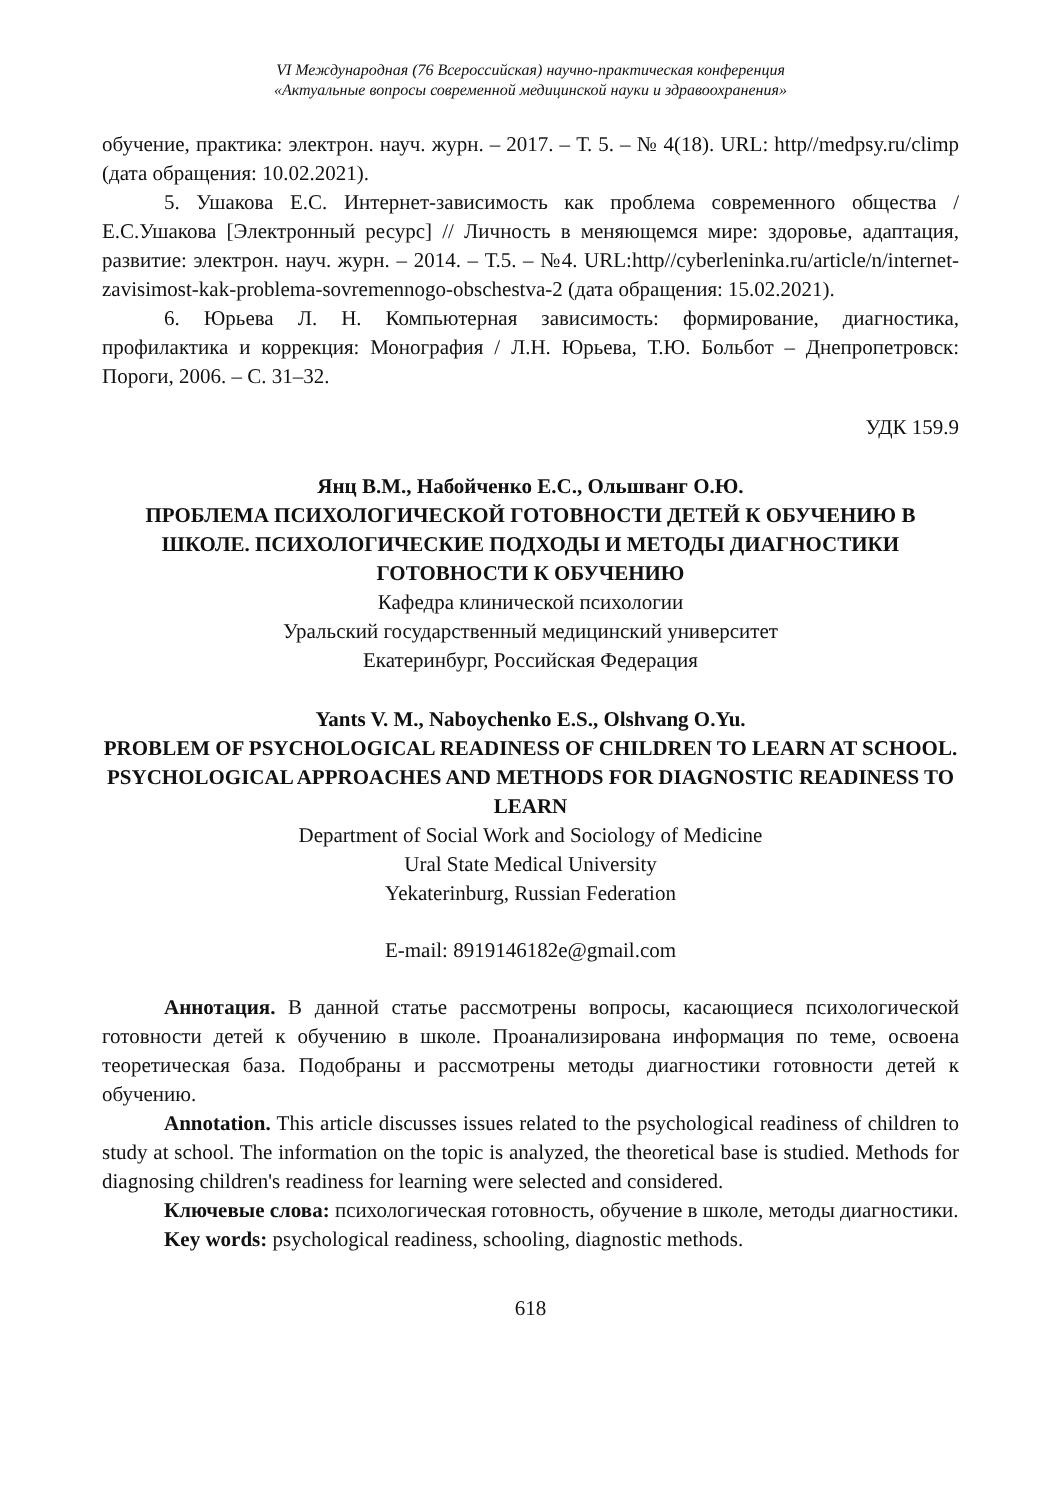VI Международная (76 Всероссийская) научно-практическая конференция
«Актуальные вопросы современной медицинской науки и здравоохранения»
обучение, практика: электрон. науч. журн. – 2017. – Т. 5. – № 4(18). URL: http//medpsy.ru/climp (дата обращения: 10.02.2021).
5. Ушакова Е.С. Интернет-зависимость как проблема современного общества / Е.С.Ушакова [Электронный ресурс] // Личность в меняющемся мире: здоровье, адаптация, развитие: электрон. науч. журн. – 2014. – Т.5. – №4. URL:http//cyberleninka.ru/article/n/internet-zavisimost-kak-problema-sovremennogo-obschestva-2 (дата обращения: 15.02.2021).
6. Юрьева Л. Н. Компьютерная зависимость: формирование, диагностика, профилактика и коррекция: Монография / Л.Н. Юрьева, Т.Ю. Больбот – Днепропетровск: Пороги, 2006. – С. 31–32.
УДК 159.9
Янц В.М., Набойченко Е.С., Ольшванг О.Ю.
ПРОБЛЕМА ПСИХОЛОГИЧЕСКОЙ ГОТОВНОСТИ ДЕТЕЙ К ОБУЧЕНИЮ В ШКОЛЕ. ПСИХОЛОГИЧЕСКИЕ ПОДХОДЫ И МЕТОДЫ ДИАГНОСТИКИ ГОТОВНОСТИ К ОБУЧЕНИЮ
Кафедра клинической психологии
Уральский государственный медицинский университет
Екатеринбург, Российская Федерация
Yants V. M., Naboychenko E.S., Olshvang O.Yu.
PROBLEM OF PSYCHOLOGICAL READINESS OF CHILDREN TO LEARN AT SCHOOL. PSYCHOLOGICAL APPROACHES AND METHODS FOR DIAGNOSTIC READINESS TO LEARN
Department of Social Work and Sociology of Medicine
Ural State Medical University
Yekaterinburg, Russian Federation
E-mail: 8919146182e@gmail.com
Аннотация. В данной статье рассмотрены вопросы, касающиеся психологической готовности детей к обучению в школе. Проанализирована информация по теме, освоена теоретическая база. Подобраны и рассмотрены методы диагностики готовности детей к обучению.
Annotation. This article discusses issues related to the psychological readiness of children to study at school. The information on the topic is analyzed, the theoretical base is studied. Methods for diagnosing children's readiness for learning were selected and considered.
Ключевые слова: психологическая готовность, обучение в школе, методы диагностики.
Key words: psychological readiness, schooling, diagnostic methods.
618